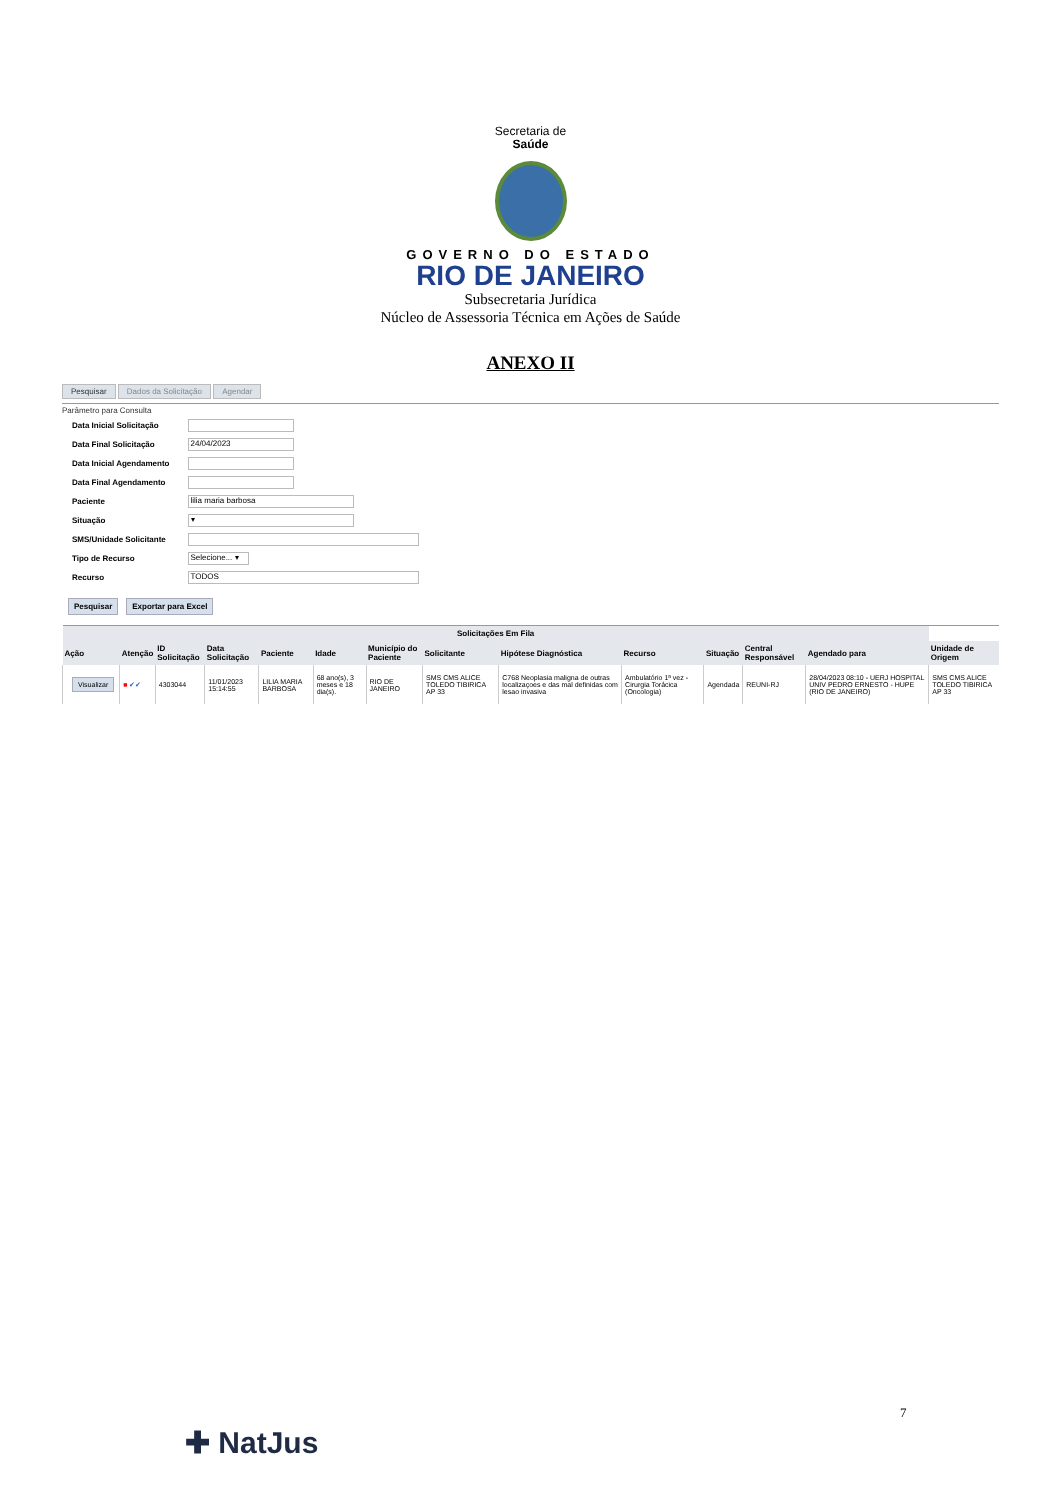Secretaria de
Saúde
GOVERNO DO ESTADO
RIO DE JANEIRO
Subsecretaria Jurídica
Núcleo de Assessoria Técnica em Ações de Saúde
ANEXO II
Pesquisar Dados da Solicitação Agendar
Parâmetro para Consulta
| Data Inicial Solicitação | |
| Data Final Solicitação | 24/04/2023 |
| Data Inicial Agendamento | |
| Data Final Agendamento | |
| Paciente | lilia maria barbosa |
| Situação | ▾ |
| SMS/Unidade Solicitante | |
| Tipo de Recurso | Selecione... ▾ |
| Recurso | TODOS |
Pesquisar Exportar para Excel
| Solicitações Em Fila | | | | | | | | | | | | | |
| --- | --- | --- | --- | --- | --- | --- | --- | --- | --- | --- | --- | --- | --- |
| Ação | Atenção | ID Solicitação | Data Solicitação | Paciente | Idade | Município do Paciente | Solicitante | Hipótese Diagnóstica | Recurso | Situação | Central Responsável | Agendado para | Unidade de Origem |
| Visualizar | ■ ✔✔ | 4303044 | 11/01/2023 15:14:55 | LILIA MARIA BARBOSA | 68 ano(s), 3 meses e 18 dia(s). | RIO DE JANEIRO | SMS CMS ALICE TOLEDO TIBIRICA AP 33 | C768 Neoplasia maligna de outras localizaçoes e das mal definidas com lesao invasiva | Ambulatório 1ª vez - Cirurgia Torácica (Oncologia) | Agendada | REUNI-RJ | 28/04/2023 08:10 - UERJ HOSPITAL UNIV PEDRO ERNESTO - HUPE (RIO DE JANEIRO) | SMS CMS ALICE TOLEDO TIBIRICA AP 33 |
7
✚ NatJus